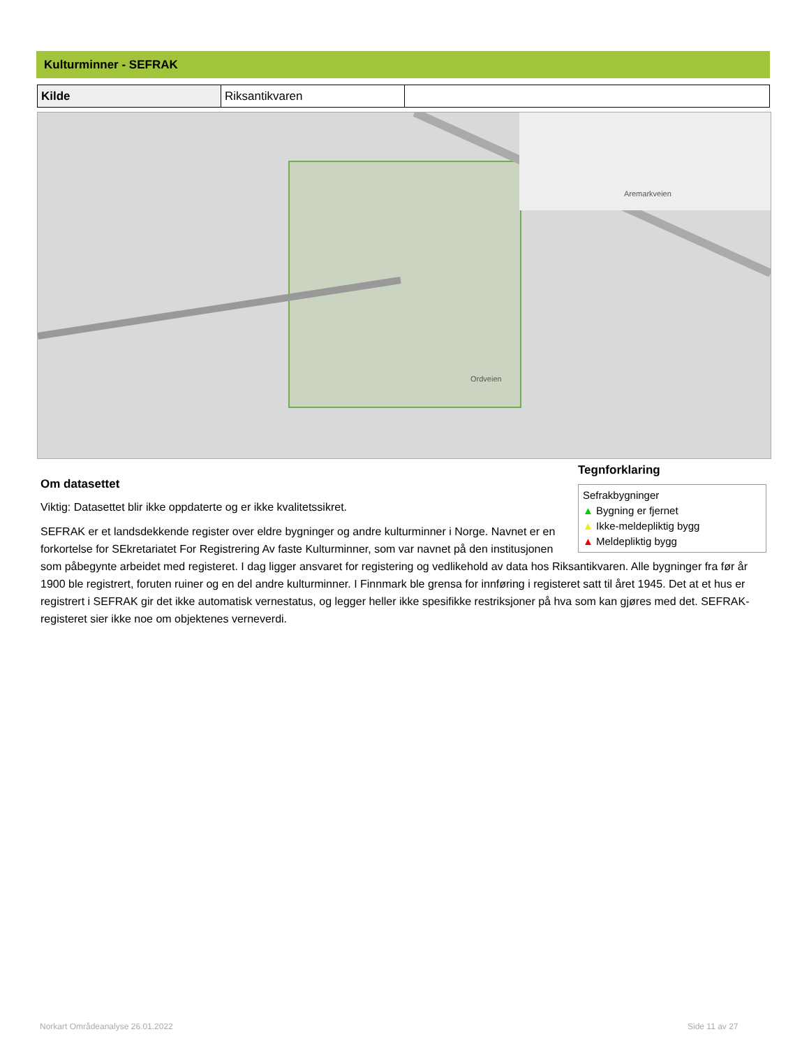Kulturminner - SEFRAK
| Kilde | Riksantikvaren | |
Ordveien
Aremarkveien
Tegnforklaring
Sefrakbygninger
▲ Bygning er fjernet
▲ Ikke-meldepliktig bygg
▲ Meldepliktig bygg
Om datasettet
Viktig: Datasettet blir ikke oppdaterte og er ikke kvalitetssikret.
SEFRAK er et landsdekkende register over eldre bygninger og andre kulturminner i Norge. Navnet er en forkortelse for SEkretariatet For Registrering Av faste Kulturminner, som var navnet på den institusjonen som påbegynte arbeidet med registeret. I dag ligger ansvaret for registering og vedlikehold av data hos Riksantikvaren. Alle bygninger fra før år 1900 ble registrert, foruten ruiner og en del andre kulturminner. I Finnmark ble grensa for innføring i registeret satt til året 1945. Det at et hus er registrert i SEFRAK gir det ikke automatisk vernestatus, og legger heller ikke spesifikke restriksjoner på hva som kan gjøres med det. SEFRAK-registeret sier ikke noe om objektenes verneverdi.
Norkart Områdeanalyse 26.01.2022
Side 11 av 27